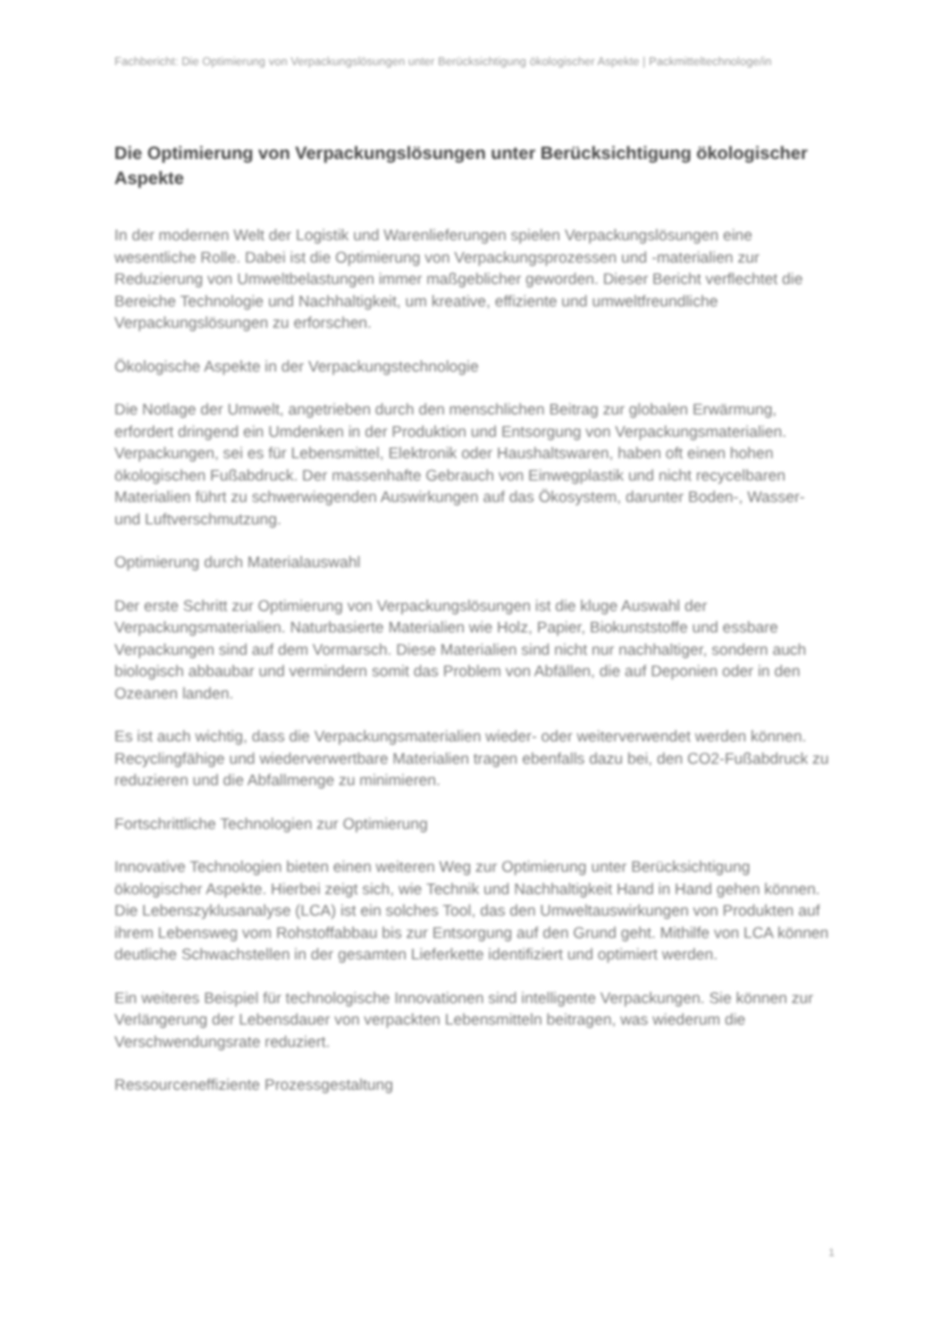Fachbericht: Die Optimierung von Verpackungslösungen unter Berücksichtigung ökologischer Aspekte | Packmitteltechnologe/in
Die Optimierung von Verpackungslösungen unter Berücksichtigung ökologischer Aspekte
In der modernen Welt der Logistik und Warenlieferungen spielen Verpackungslösungen eine wesentliche Rolle. Dabei ist die Optimierung von Verpackungsprozessen und -materialien zur Reduzierung von Umweltbelastungen immer maßgeblicher geworden. Dieser Bericht verflechtet die Bereiche Technologie und Nachhaltigkeit, um kreative, effiziente und umweltfreundliche Verpackungslösungen zu erforschen.
Ökologische Aspekte in der Verpackungstechnologie
Die Notlage der Umwelt, angetrieben durch den menschlichen Beitrag zur globalen Erwärmung, erfordert dringend ein Umdenken in der Produktion und Entsorgung von Verpackungsmaterialien. Verpackungen, sei es für Lebensmittel, Elektronik oder Haushaltswaren, haben oft einen hohen ökologischen Fußabdruck. Der massenhafte Gebrauch von Einwegplastik und nicht recycelbaren Materialien führt zu schwerwiegenden Auswirkungen auf das Ökosystem, darunter Boden-, Wasser- und Luftverschmutzung.
Optimierung durch Materialauswahl
Der erste Schritt zur Optimierung von Verpackungslösungen ist die kluge Auswahl der Verpackungsmaterialien. Naturbasierte Materialien wie Holz, Papier, Biokunststoffe und essbare Verpackungen sind auf dem Vormarsch. Diese Materialien sind nicht nur nachhaltiger, sondern auch biologisch abbaubar und vermindern somit das Problem von Abfällen, die auf Deponien oder in den Ozeanen landen.
Es ist auch wichtig, dass die Verpackungsmaterialien wieder- oder weiterverwendet werden können. Recyclingfähige und wiederverwertbare Materialien tragen ebenfalls dazu bei, den CO2-Fußabdruck zu reduzieren und die Abfallmenge zu minimieren.
Fortschrittliche Technologien zur Optimierung
Innovative Technologien bieten einen weiteren Weg zur Optimierung unter Berücksichtigung ökologischer Aspekte. Hierbei zeigt sich, wie Technik und Nachhaltigkeit Hand in Hand gehen können. Die Lebenszyklusanalyse (LCA) ist ein solches Tool, das den Umweltauswirkungen von Produkten auf ihrem Lebensweg vom Rohstoffabbau bis zur Entsorgung auf den Grund geht. Mithilfe von LCA können deutliche Schwachstellen in der gesamten Lieferkette identifiziert und optimiert werden.
Ein weiteres Beispiel für technologische Innovationen sind intelligente Verpackungen. Sie können zur Verlängerung der Lebensdauer von verpackten Lebensmitteln beitragen, was wiederum die Verschwendungsrate reduziert.
Ressourceneffiziente Prozessgestaltung
1